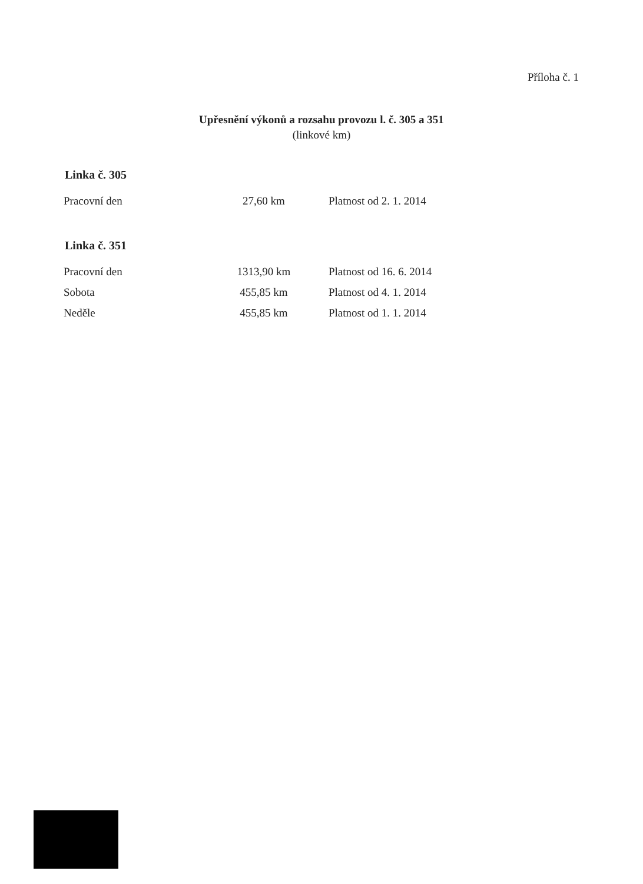Příloha č. 1
Upřesnění výkonů a rozsahu provozu l. č. 305 a 351
(linkové km)
Linka č. 305
| Pracovní den | 27,60 km | Platnost od 2. 1. 2014 |
Linka č. 351
| Pracovní den | 1313,90 km | Platnost od 16. 6. 2014 |
| Sobota | 455,85 km | Platnost od 4. 1. 2014 |
| Neděle | 455,85 km | Platnost od 1. 1. 2014 |